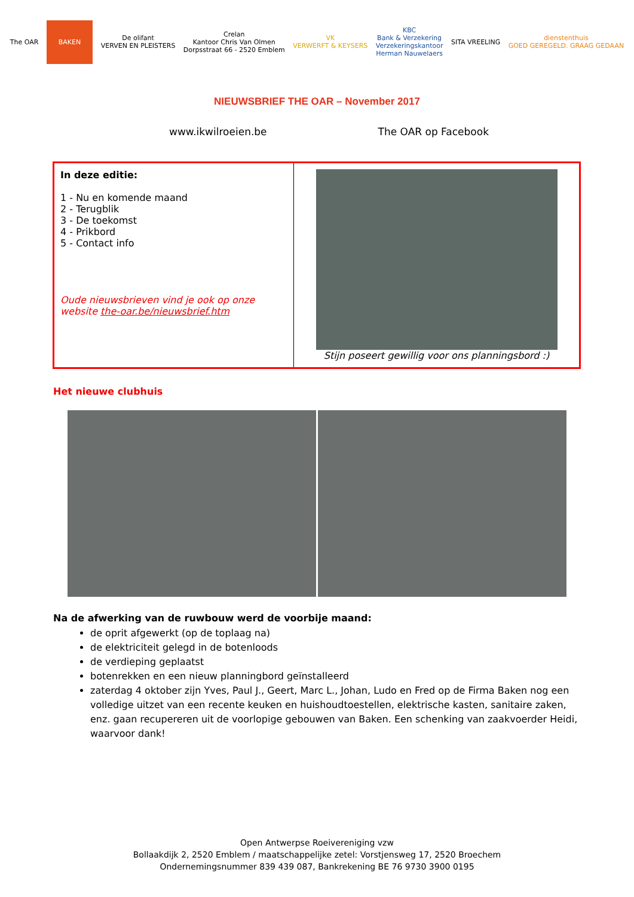The OAR
BAKEN
De olifant
VERVEN EN PLEISTERS
Crelan
Kantoor Chris Van Olmen
Dorpsstraat 66 - 2520 Emblem
VK
VERWERFT & KEYSERS
KBC
Bank & Verzekering
Verzekeringskantoor
Herman Nauwelaers
SITA VREELING
dienstenthuis
GOED GEREGELD. GRAAG GEDAAN
NIEUWSBRIEF THE OAR – November 2017
www.ikwilroeien.be The OAR op Facebook
| In deze editie: 1 - Nu en komende maand 2 - Terugblik 3 - De toekomst 4 - Prikbord 5 - Contact info Oude nieuwsbrieven vind je ook op onze website the-oar.be/nieuwsbrief.htm | Stijn poseert gewillig voor ons planningsbord :) |
Het nieuwe clubhuis
Na de afwerking van de ruwbouw werd de voorbije maand:
de oprit afgewerkt (op de toplaag na)
de elektriciteit gelegd in de botenloods
de verdieping geplaatst
botenrekken en een nieuw planningbord geïnstalleerd
zaterdag 4 oktober zijn Yves, Paul J., Geert, Marc L., Johan, Ludo en Fred op de Firma Baken nog een volledige uitzet van een recente keuken en huishoudtoestellen, elektrische kasten, sanitaire zaken, enz. gaan recupereren uit de voorlopige gebouwen van Baken. Een schenking van zaakvoerder Heidi, waarvoor dank!
Open Antwerpse Roeivereniging vzw
Bollaakdijk 2, 2520 Emblem / maatschappelijke zetel: Vorstjensweg 17, 2520 Broechem
Ondernemingsnummer 839 439 087, Bankrekening BE 76 9730 3900 0195